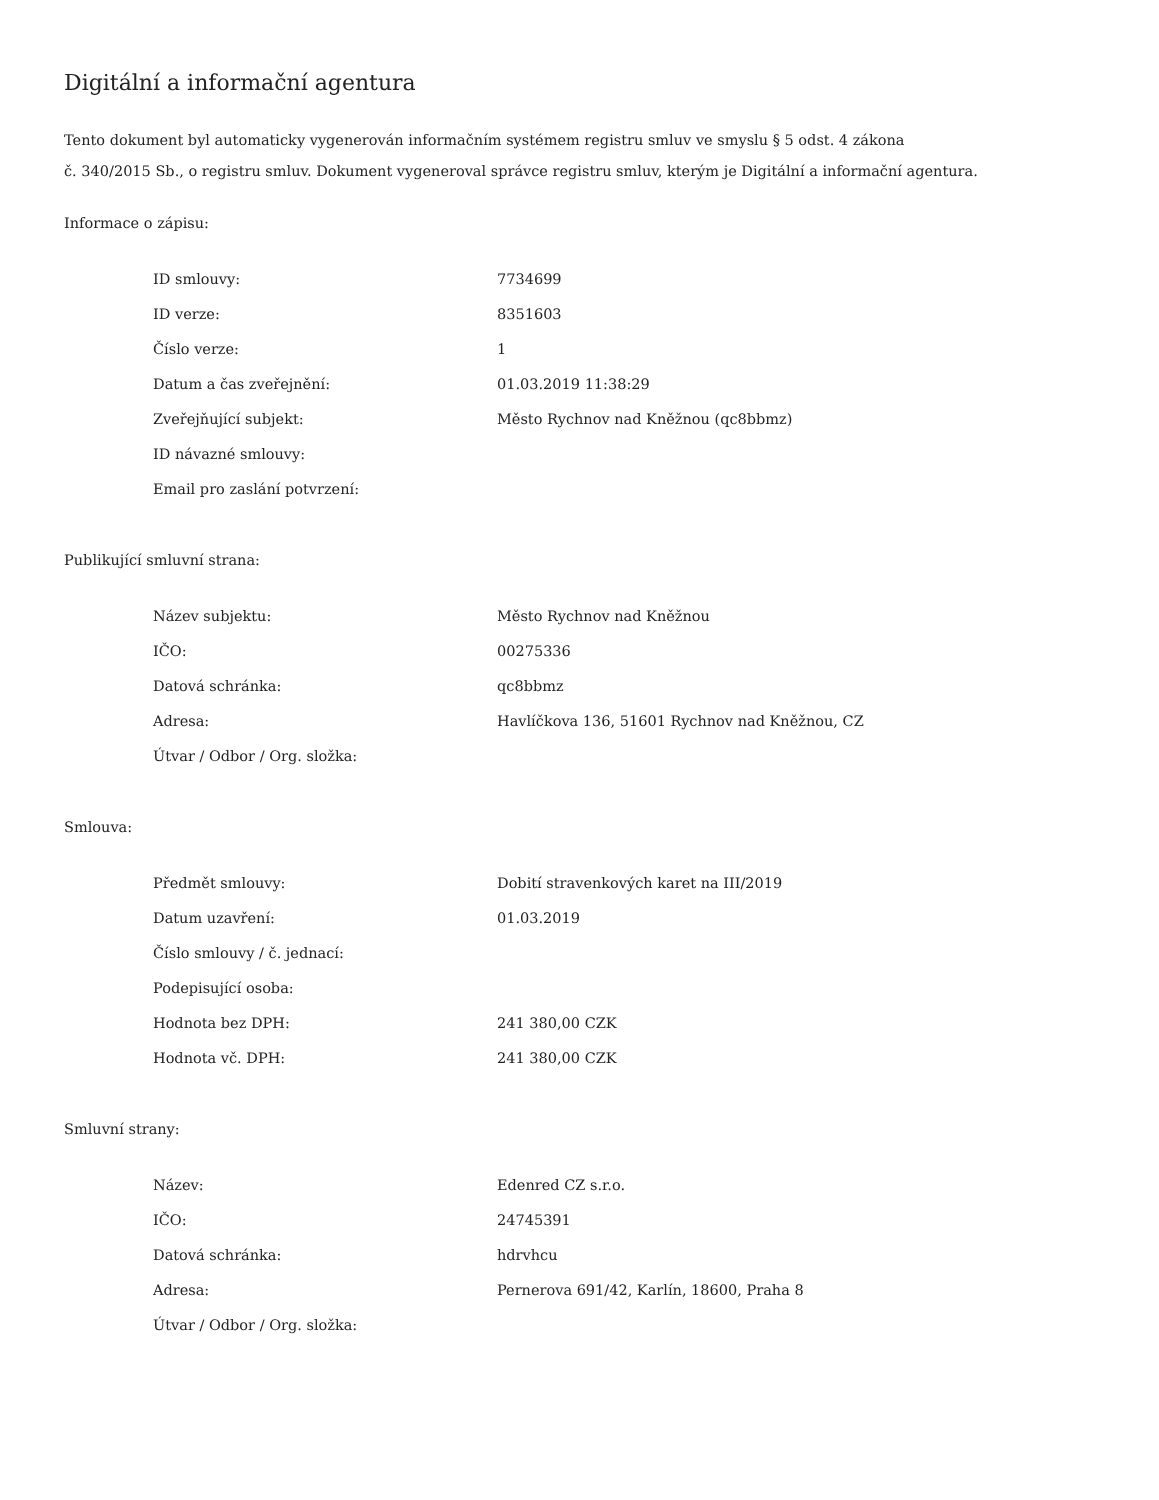Digitální a informační agentura
Tento dokument byl automaticky vygenerován informačním systémem registru smluv ve smyslu § 5 odst. 4 zákona
č. 340/2015 Sb., o registru smluv. Dokument vygeneroval správce registru smluv, kterým je Digitální a informační agentura.
Informace o zápisu:
| ID smlouvy: | 7734699 |
| ID verze: | 8351603 |
| Číslo verze: | 1 |
| Datum a čas zveřejnění: | 01.03.2019 11:38:29 |
| Zveřejňující subjekt: | Město Rychnov nad Kněžnou (qc8bbmz) |
| ID návazné smlouvy: | |
| Email pro zaslání potvrzení: | |
Publikující smluvní strana:
| Název subjektu: | Město Rychnov nad Kněžnou |
| IČO: | 00275336 |
| Datová schránka: | qc8bbmz |
| Adresa: | Havlíčkova 136, 51601 Rychnov nad Kněžnou, CZ |
| Útvar / Odbor / Org. složka: | |
Smlouva:
| Předmět smlouvy: | Dobití stravenkových karet na III/2019 |
| Datum uzavření: | 01.03.2019 |
| Číslo smlouvy / č. jednací: | |
| Podepisující osoba: | |
| Hodnota bez DPH: | 241 380,00 CZK |
| Hodnota vč. DPH: | 241 380,00 CZK |
Smluvní strany:
| Název: | Edenred CZ s.r.o. |
| IČO: | 24745391 |
| Datová schránka: | hdrvhcu |
| Adresa: | Pernerova 691/42, Karlín, 18600, Praha 8 |
| Útvar / Odbor / Org. složka: | |